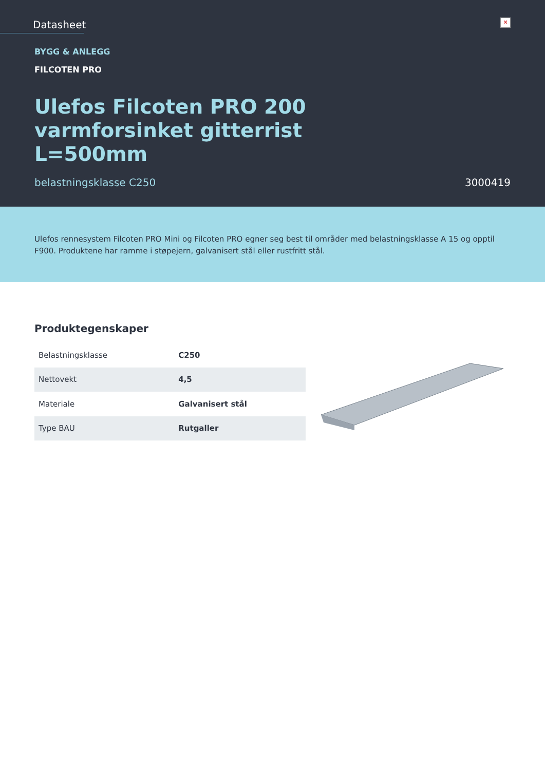Datasheet
✕
BYGG & ANLEGG
FILCOTEN PRO
Ulefos Filcoten PRO 200 varmforsinket gitterrist L=500mm
belastningsklasse C250 3000419
Ulefos rennesystem Filcoten PRO Mini og Filcoten PRO egner seg best til områder med belastningsklasse A 15 og opptil F900. Produktene har ramme i støpejern, galvanisert stål eller rustfritt stål.
Produktegenskaper
| Belastningsklasse | C250 |
| Nettovekt | 4,5 |
| Materiale | Galvanisert stål |
| Type BAU | Rutgaller |